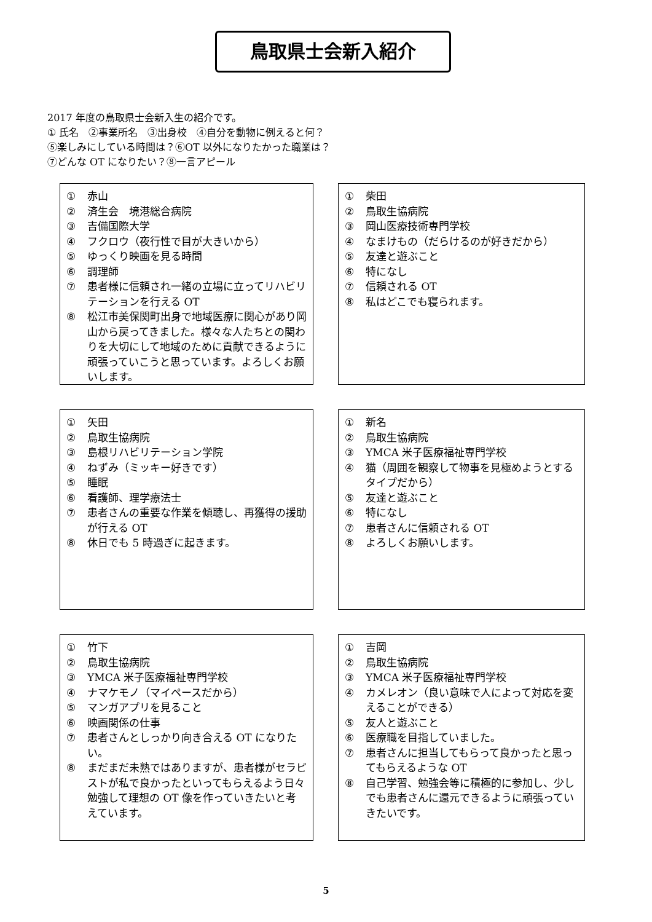鳥取県士会新入紹介
2017 年度の鳥取県士会新入生の紹介です。
① 氏名　②事業所名　③出身校　④自分を動物に例えると何？
⑤楽しみにしている時間は？⑥OT 以外になりたかった職業は？
⑦どんな OT になりたい？⑧一言アピール
① 赤山
② 済生会　境港総合病院
③ 吉備国際大学
④ フクロウ（夜行性で目が大きいから）
⑤ ゆっくり映画を見る時間
⑥ 調理師
⑦ 患者様に信頼され一緒の立場に立ってリハビリテーションを行える OT
⑧ 松江市美保関町出身で地域医療に関心があり岡山から戻ってきました。様々な人たちとの関わりを大切にして地域のために貢献できるように頑張っていこうと思っています。よろしくお願いします。
① 柴田
② 鳥取生協病院
③ 岡山医療技術専門学校
④ なまけもの（だらけるのが好きだから）
⑤ 友達と遊ぶこと
⑥ 特になし
⑦ 信頼される OT
⑧ 私はどこでも寝られます。
① 矢田
② 鳥取生協病院
③ 島根リハビリテーション学院
④ ねずみ（ミッキー好きです）
⑤ 睡眠
⑥ 看護師、理学療法士
⑦ 患者さんの重要な作業を傾聴し、再獲得の援助が行える OT
⑧ 休日でも 5 時過ぎに起きます。
① 新名
② 鳥取生協病院
③ YMCA 米子医療福祉専門学校
④ 猫（周囲を観察して物事を見極めようとするタイプだから）
⑤ 友達と遊ぶこと
⑥ 特になし
⑦ 患者さんに信頼される OT
⑧ よろしくお願いします。
① 竹下
② 鳥取生協病院
③ YMCA 米子医療福祉専門学校
④ ナマケモノ（マイペースだから）
⑤ マンガアプリを見ること
⑥ 映画関係の仕事
⑦ 患者さんとしっかり向き合える OT になりたい。
⑧ まだまだ未熟ではありますが、患者様がセラピストが私で良かったといってもらえるよう日々勉強して理想の OT 像を作っていきたいと考えています。
① 吉岡
② 鳥取生協病院
③ YMCA 米子医療福祉専門学校
④ カメレオン（良い意味で人によって対応を変えることができる）
⑤ 友人と遊ぶこと
⑥ 医療職を目指していました。
⑦ 患者さんに担当してもらって良かったと思ってもらえるような OT
⑧ 自己学習、勉強会等に積極的に参加し、少しでも患者さんに還元できるように頑張っていきたいです。
5